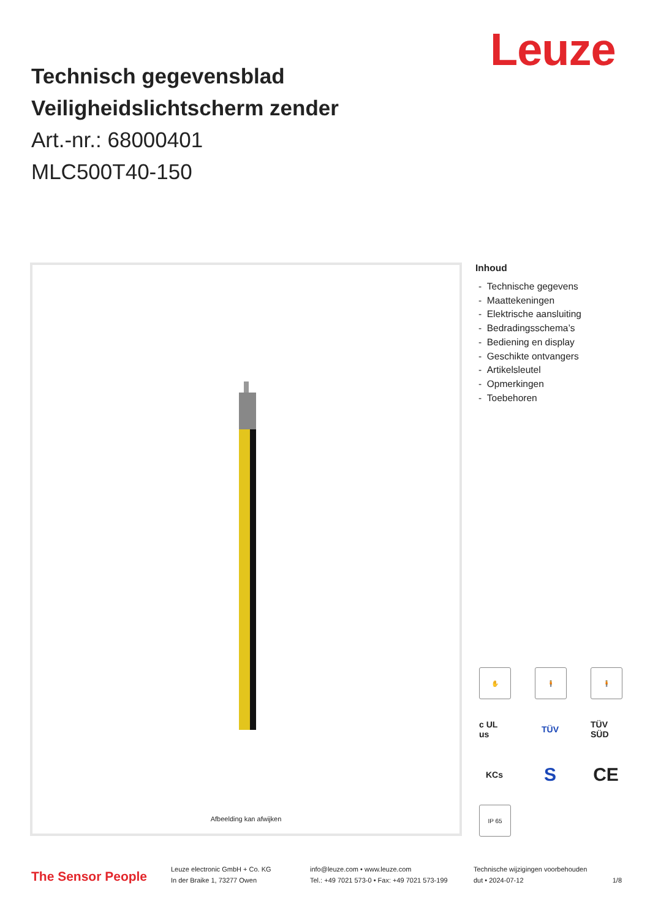Leuze
Technisch gegevensblad
Veiligheidslichtscherm zender
Art.-nr.: 68000401
MLC500T40-150
Afbeelding kan afwijken
Inhoud
- Technische gegevens
- Maattekeningen
- Elektrische aansluiting
- Bedradingsschema’s
- Bediening en display
- Geschikte ontvangers
- Artikelsleutel
- Opmerkingen
- Toebehoren
✋
🧍
🧍
c UL us
TÜV
TÜV SÜD
KCs
S
CE
IP 65
The Sensor People
Leuze electronic GmbH + Co. KG
In der Braike 1, 73277 Owen
info@leuze.com • www.leuze.com
Tel.: +49 7021 573-0 • Fax: +49 7021 573-199
Technische wijzigingen voorbehouden
dut • 2024-07-12 1/8